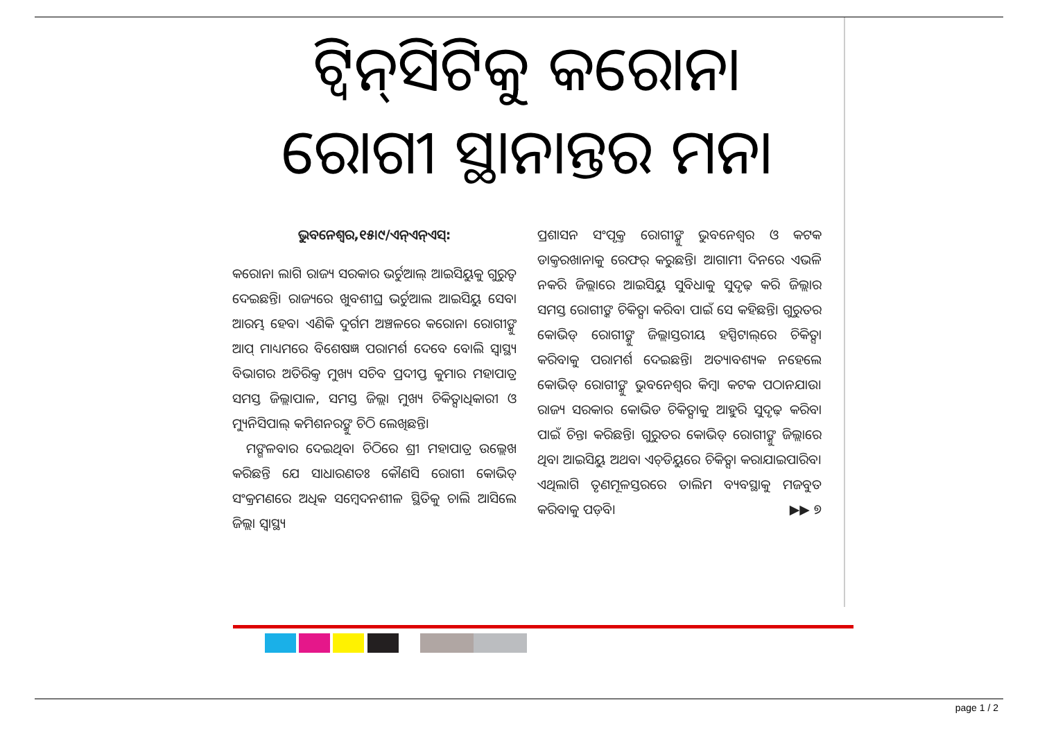ଟ୍ୱିନ୍‌ସିଟିକୁ କରୋନା ରୋଗୀ ସ୍ଥାନାନ୍ତର ମନା
ଭୁବନେଶ୍ୱର,୧୫।୯/ଏନ୍‌ଏନ୍‌ଏସ୍:
କରୋନା ଲାଗି ରାଜ୍ୟ ସରକାର ଭର୍ଚୁଆଲ୍ ଆଇସିୟୁକୁ ଗୁରୁତ୍ୱ ଦେଇଛନ୍ତି। ରାଜ୍ୟରେ ଖୁବଶୀଘ୍ର ଭର୍ଚୁଆଲ ଆଇସିୟୁ ସେବା ଆରମ୍ଭ ହେବ। ଏଣିକି ଦୁର୍ଗମ ଅଞ୍ଚଳରେ କରୋନା ରୋଗୀଙ୍କୁ ଆପ୍ ମାଧ୍ୟମରେ ବିଶେଷଜ୍ଞ ପରାମର୍ଶ ଦେବେ ବୋଲି ସ୍ୱାସ୍ଥ୍ୟ ବିଭାଗର ଅତିରିକ୍ତ ମୁଖ୍ୟ ସଚିବ ପ୍ରଦୀପ୍ତ କୁମାର ମହାପାତ୍ର ସମସ୍ତ ଜିଲ୍ଲାପାଳ, ସମସ୍ତ ଜିଲ୍ଲା ମୁଖ୍ୟ ଚିକିତ୍ସାଧିକାରୀ ଓ ମ୍ୟୁନିସିପାଲ୍ କମିଶନରଙ୍କୁ ଚିଠି ଲେଖିଛନ୍ତି।
ମଙ୍ଗଳବାର ଦେଇଥିବା ଚିଠିରେ ଶ୍ରୀ ମହାପାତ୍ର ଉଲ୍ଲେଖ କରିଛନ୍ତି ଯେ ସାଧାରଣତଃ କୌଣସି ରୋଗୀ କୋଭିଡ୍ ସଂକ୍ରମଣରେ ଅଧିକ ସମ୍ବେଦନଶୀଳ ସ୍ଥିତିକୁ ଚାଲି ଆସିଲେ ଜିଲ୍ଲା ସ୍ୱାସ୍ଥ୍ୟ
ପ୍ରଶାସନ ସଂପୃକ୍ତ ରୋଗୀଙ୍କୁ ଭୁବନେଶ୍ୱର ଓ କଟକ ଡାକ୍ତରଖାନାକୁ ରେଫର୍ କରୁଛନ୍ତି। ଆଗାମୀ ଦିନରେ ଏଭଳି ନକରି ଜିଲ୍ଲାରେ ଆଇସିୟୁ ସୁବିଧାକୁ ସୁଦୃଢ଼ କରି ଜିଲ୍ଲାର ସମସ୍ତ ରୋଗୀଙ୍କ ଚିକିତ୍ସା କରିବା ପାଇଁ ସେ କହିଛନ୍ତି। ଗୁରୁତର କୋଭିଡ୍ ରୋଗୀଙ୍କୁ ଜିଲ୍ଲାସ୍ତରୀୟ ହସ୍ପିଟାଲ୍‌ରେ ଚିକିତ୍ସା କରିବାକୁ ପରାମର୍ଶ ଦେଇଛନ୍ତି। ଅତ୍ୟାବଶ୍ୟକ ନହେଲେ କୋଭିଡ୍ ରୋଗୀଙ୍କୁ ଭୁବନେଶ୍ୱର କିମ୍ବା କଟକ ପଠାନଯାଉ। ରାଜ୍ୟ ସରକାର କୋଭିଡ ଚିକିତ୍ସାକୁ ଆହୁରି ସୁଦୃଢ଼ କରିବା ପାଇଁ ଚିନ୍ତା କରିଛନ୍ତି। ଗୁରୁତର କୋଭିଡ୍ ରୋଗୀଙ୍କୁ ଜିଲ୍ଲାରେ ଥିବା ଆଇସିୟୁ ଅଥବା ଏଚ୍‌ଡିୟୁରେ ଚିକିତ୍ସା କରାଯାଇପାରିବ। ଏଥିଲାଗି ତୃଣମୂଳସ୍ତରରେ ତାଲିମ ବ୍ୟବସ୍ଥାକୁ ମଜବୁତ କରିବାକୁ ପଡ଼ିବ। ▶▶ ୭
page 1 / 2